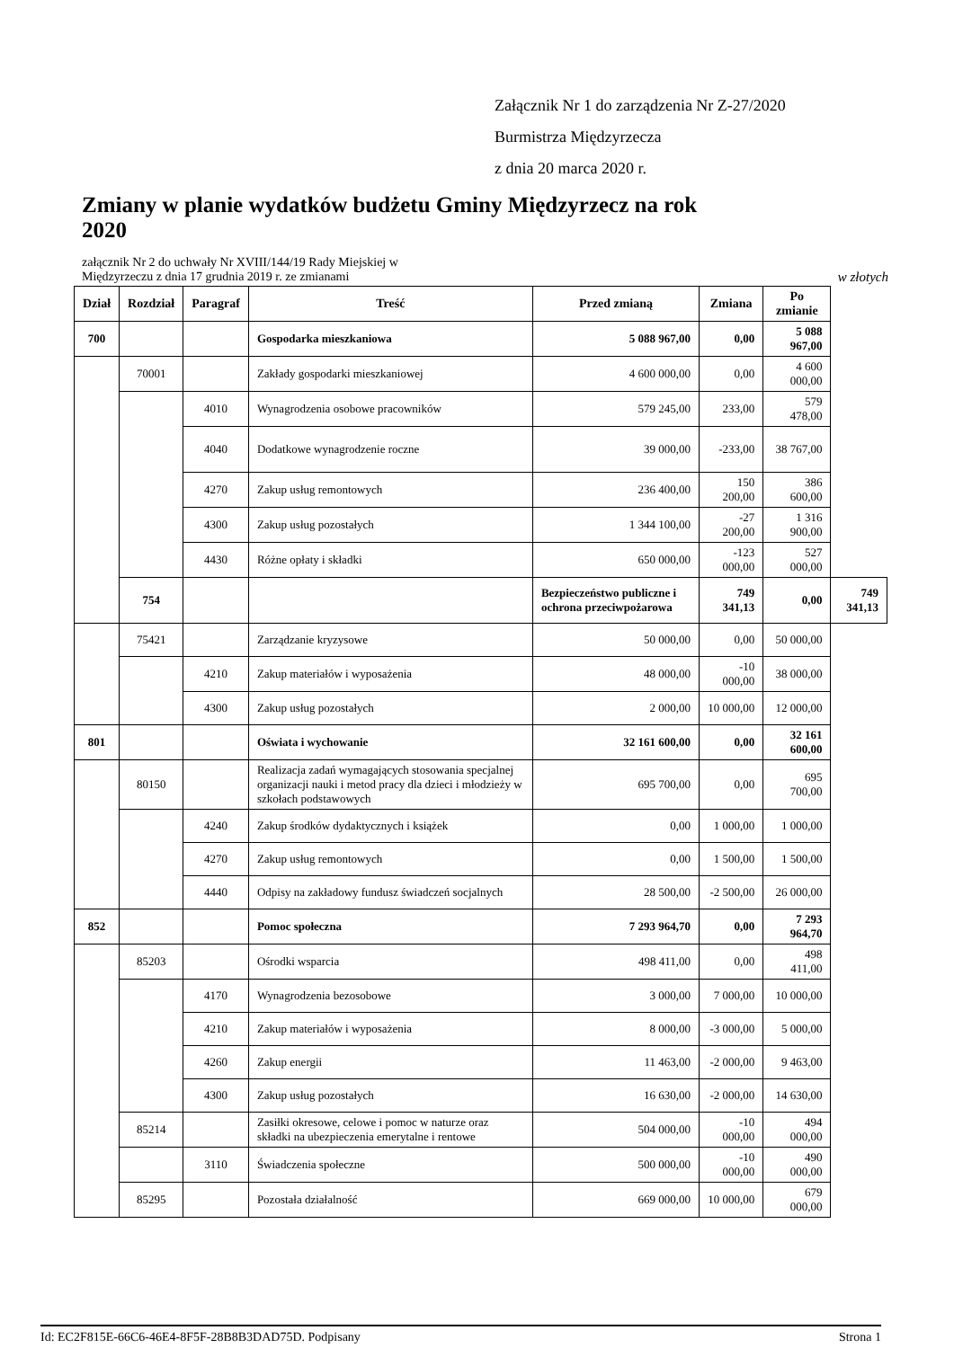Załącznik Nr 1 do zarządzenia Nr Z-27/2020
Burmistrza Międzyrzecza
z dnia 20 marca 2020 r.
Zmiany w planie wydatków budżetu Gminy Międzyrzecz na rok 2020
załącznik Nr 2 do uchwały Nr XVIII/144/19 Rady Miejskiej w
Międzyrzeczu z dnia 17 grudnia 2019 r. ze zmianami
w złotych
| Dział | Rozdział | Paragraf | Treść | Przed zmianą | Zmiana | Po zmianie | |
| --- | --- | --- | --- | --- | --- | --- | --- |
| 700 | | | Gospodarka mieszkaniowa | 5 088 967,00 | 0,00 | 5 088 967,00 | |
| | 70001 | | Zakłady gospodarki mieszkaniowej | 4 600 000,00 | 0,00 | 4 600 000,00 | |
| | | 4010 | Wynagrodzenia osobowe pracowników | 579 245,00 | 233,00 | 579 478,00 | |
| | | 4040 | Dodatkowe wynagrodzenie roczne | 39 000,00 | -233,00 | 38 767,00 | |
| | | 4270 | Zakup usług remontowych | 236 400,00 | 150 200,00 | 386 600,00 | |
| | | 4300 | Zakup usług pozostałych | 1 344 100,00 | -27 200,00 | 1 316 900,00 | |
| | | 4430 | Różne opłaty i składki | 650 000,00 | -123 000,00 | 527 000,00 | |
| | 754 | | | Bezpieczeństwo publiczne i ochrona przeciwpożarowa | 749 341,13 | 0,00 | 749 341,13 |
| | 75421 | | Zarządzanie kryzysowe | 50 000,00 | 0,00 | 50 000,00 | |
| | | 4210 | Zakup materiałów i wyposażenia | 48 000,00 | -10 000,00 | 38 000,00 | |
| | | 4300 | Zakup usług pozostałych | 2 000,00 | 10 000,00 | 12 000,00 | |
| 801 | | | Oświata i wychowanie | 32 161 600,00 | 0,00 | 32 161 600,00 | |
| | 80150 | | Realizacja zadań wymagających stosowania specjalnej organizacji nauki i metod pracy dla dzieci i młodzieży w szkołach podstawowych | 695 700,00 | 0,00 | 695 700,00 | |
| | | 4240 | Zakup środków dydaktycznych i książek | 0,00 | 1 000,00 | 1 000,00 | |
| | | 4270 | Zakup usług remontowych | 0,00 | 1 500,00 | 1 500,00 | |
| | | 4440 | Odpisy na zakładowy fundusz świadczeń socjalnych | 28 500,00 | -2 500,00 | 26 000,00 | |
| 852 | | | Pomoc społeczna | 7 293 964,70 | 0,00 | 7 293 964,70 | |
| | 85203 | | Ośrodki wsparcia | 498 411,00 | 0,00 | 498 411,00 | |
| | | 4170 | Wynagrodzenia bezosobowe | 3 000,00 | 7 000,00 | 10 000,00 | |
| | | 4210 | Zakup materiałów i wyposażenia | 8 000,00 | -3 000,00 | 5 000,00 | |
| | | 4260 | Zakup energii | 11 463,00 | -2 000,00 | 9 463,00 | |
| | | 4300 | Zakup usług pozostałych | 16 630,00 | -2 000,00 | 14 630,00 | |
| | 85214 | | Zasiłki okresowe, celowe i pomoc w naturze oraz składki na ubezpieczenia emerytalne i rentowe | 504 000,00 | -10 000,00 | 494 000,00 | |
| | | 3110 | Świadczenia społeczne | 500 000,00 | -10 000,00 | 490 000,00 | |
| | 85295 | | Pozostała działalność | 669 000,00 | 10 000,00 | 679 000,00 | |
Id: EC2F815E-66C6-46E4-8F5F-28B8B3DAD75D. Podpisany Strona 1